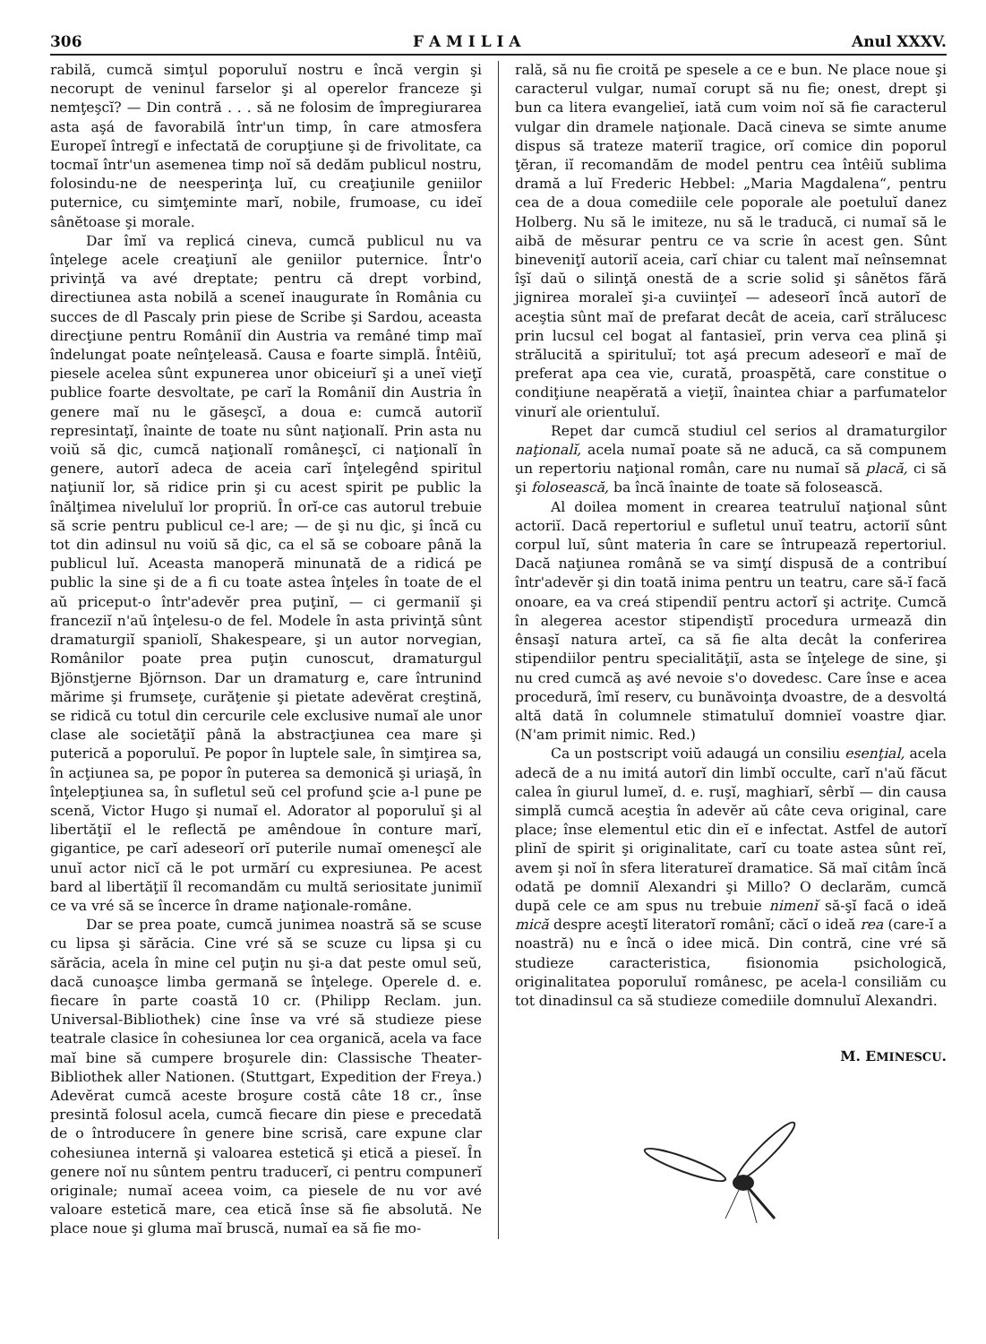306 F A M I L I A Anul XXXV.
rabilă, cumcă simţul poporuluĭ nostru e încă vergin şi necorupt de veninul farselor şi al operelor franceze şi nemţeşcĭ? — Din contră . . . să ne folosim de împregiurarea asta aşá de favorabilă într'un timp, în care atmosfera Europeĭ întregĭ e infectată de corupţiune şi de frivolitate, ca tocmaĭ într'un asemenea timp noĭ să dedăm publicul nostru, folosindu-ne de neesperinţa luĭ, cu creaţiunile geniilor puternice, cu simţeminte marĭ, nobile, frumoase, cu ideĭ sânĕtoase şi morale.
Dar îmĭ va replicá cineva, cumcă publicul nu va înţelege acele creaţiunĭ ale geniilor puternice. Într'o privinţă va avé dreptate; pentru că drept vorbind, directiunea asta nobilă a sceneĭ inaugurate în România cu succes de dl Pascaly prin piese de Scribe şi Sardou, aceasta direcţiune pentru Româniĭ din Austria va remâné timp maĭ îndelungat poate neînţeleasă. Causa e foarte simplă. Întêiŭ, piesele acelea sûnt expunerea unor obiceiurĭ şi a uneĭ vieţĭ publice foarte desvoltate, pe carĭ la Româniĭ din Austria în genere maĭ nu le găseşcĭ, a doua e: cumcă autoriĭ represintaţĭ, înainte de toate nu sûnt naţionalĭ. Prin asta nu voiŭ să ḑic, cumcă naţionalĭ româneşcĭ, ci naţionalĭ în genere, autorĭ adeca de aceia carĭ înţelegênd spiritul naţiuniĭ lor, să ridice prin şi cu acest spirit pe public la înălţimea niveluluĭ lor propriŭ. În orĭ-ce cas autorul trebuie să scrie pentru publicul ce-l are; — de şi nu ḑic, şi încă cu tot din adinsul nu voiŭ să ḑic, ca el să se coboare până la publicul luĭ. Aceasta manoperă minunată de a ridicá pe public la sine şi de a fi cu toate astea înţeles în toate de el aŭ priceput-o într'adevĕr prea puţinĭ, — ci germaniĭ şi franceziĭ n'aŭ înţelesu-o de fel. Modele în asta privinţă sûnt dramaturgiĭ spaniolĭ, Shakespeare, şi un autor norvegian, Românilor poate prea puţin cunoscut, dramaturgul Bjönstjerne Björnson. Dar un dramaturg e, care întrunind mărime şi frumseţe, curăţenie şi pietate adevĕrat creştină, se ridică cu totul din cercurile cele exclusive numaĭ ale unor clase ale societăţiĭ până la abstracţiunea cea mare şi puterică a poporuluĭ. Pe popor în luptele sale, în simţirea sa, în acţiunea sa, pe popor în puterea sa demonică şi uriaşă, în înţelepţiunea sa, în sufletul seŭ cel profund şcie a-l pune pe scenă, Victor Hugo şi numaĭ el. Adorator al poporuluĭ şi al libertăţiĭ el le reflectă pe amêndoue în conture marĭ, gigantice, pe carĭ adeseorĭ orĭ puterile numaĭ omeneşcĭ ale unuĭ actor nicĭ că le pot urmărí cu expresiunea. Pe acest bard al libertăţiĭ îl recomandăm cu multă seriositate junimiĭ ce va vré să se încerce în drame naţionale-române.
Dar se prea poate, cumcă junimea noastră să se scuse cu lipsa şi sărăcia. Cine vré să se scuze cu lipsa şi cu sărăcia, acela în mine cel puţin nu şi-a dat peste omul seŭ, dacă cunoaşce limba germană se înţelege. Operele d. e. fiecare în parte coastă 10 cr. (Philipp Reclam. jun. Universal-Bibliothek) cine înse va vré să studieze piese teatrale clasice în cohesiunea lor cea organică, acela va face maĭ bine să cumpere broşurele din: Classische Theater-Bibliothek aller Nationen. (Stuttgart, Expedition der Freya.) Adevĕrat cumcă aceste broşure costă câte 18 cr., înse presintă folosul acela, cumcă fiecare din piese e precedată de o întroducere în genere bine scrisă, care expune clar cohesiunea internă şi valoarea estetică şi etică a pieseĭ. În genere noĭ nu sûntem pentru traducerĭ, ci pentru compunerĭ originale; numaĭ aceea voim, ca piesele de nu vor avé valoare estetică mare, cea etică înse să fie absolută. Ne place noue şi gluma maĭ bruscă, numaĭ ea să fie mo-
rală, să nu fie croită pe spesele a ce e bun. Ne place noue şi caracterul vulgar, numaĭ corupt să nu fie; onest, drept şi bun ca litera evangelieĭ, iată cum voim noĭ să fie caracterul vulgar din dramele naţionale. Dacă cineva se simte anume dispus să trateze materiĭ tragice, orĭ comice din poporul ţĕran, iĭ recomandăm de model pentru cea întêiŭ sublima dramă a luĭ Frederic Hebbel: „Maria Magdalena“, pentru cea de a doua comediile cele poporale ale poetuluĭ danez Holberg. Nu să le imiteze, nu să le traducă, ci numaĭ să le aibă de mĕsurar pentru ce va scrie în acest gen. Sûnt bineveniţĭ autoriĭ aceia, carĭ chiar cu talent maĭ neînsemnat îşĭ daŭ o silinţă onestă de a scrie solid şi sânĕtos fără jignirea moraleĭ şi-a cuviinţeĭ — adeseorĭ încă autorĭ de aceştia sûnt maĭ de prefarat decât de aceia, carĭ strălucesc prin lucsul cel bogat al fantasieĭ, prin verva cea plină şi strălucită a spirituluĭ; tot aşá precum adeseorĭ e maĭ de preferat apa cea vie, curată, proaspĕtă, care constitue o condiţiune neapĕrată a vieţiĭ, înaintea chiar a parfumatelor vinurĭ ale orientuluĭ.
Repet dar cumcă studiul cel serios al dramaturgilor naţionalĭ, acela numaĭ poate să ne aducă, ca să compunem un repertoriu naţional român, care nu numaĭ să placă, ci să şi folosească, ba încă înainte de toate să folosească.
Al doilea moment in crearea teatruluĭ naţional sûnt actoriĭ. Dacă repertoriul e sufletul unuĭ teatru, actoriĭ sûnt corpul luĭ, sûnt materia în care se întrupează repertoriul. Dacă naţiunea română se va simţí dispusă de a contribuí într'adevĕr şi din toată inima pentru un teatru, care să-ĭ facă onoare, ea va creá stipendiĭ pentru actorĭ şi actriţe. Cumcă în alegerea acestor stipendiştĭ procedura urmează din ênsaşĭ natura arteĭ, ca să fie alta decât la conferirea stipendiilor pentru specialităţiĭ, asta se înţelege de sine, şi nu cred cumcă aş avé nevoie s'o dovedesc. Care înse e acea procedură, îmĭ reserv, cu bunăvoinţa dvoastre, de a desvoltá altă dată în columnele stimatuluĭ domnieĭ voastre ḑiar. (N'am primit nimic. Red.)
Ca un postscript voiŭ adaugá un consiliu esenţial, acela adecă de a nu imitá autorĭ din limbĭ occulte, carĭ n'aŭ făcut calea în giurul lumeĭ, d. e. ruşĭ, maghiarĭ, sêrbĭ — din causa simplă cumcă aceştia în adevĕr aŭ câte ceva original, care place; înse elementul etic din eĭ e infectat. Astfel de autorĭ plinĭ de spirit şi originalitate, carĭ cu toate astea sûnt reĭ, avem şi noĭ în sfera literatureĭ dramatice. Să maĭ citâm încă odată pe domniĭ Alexandri şi Millo? O declarăm, cumcă după cele ce am spus nu trebuie nimenĭ să-şĭ facă o ideă mică despre aceştĭ literatorĭ românĭ; căcĭ o ideă rea (care-ĭ a noastră) nu e încă o idee mică. Din contră, cine vré să studieze caracteristica, fisionomia psichologică, originalitatea poporuluĭ românesc, pe acela-l consiliăm cu tot dinadinsul ca să studieze comediile domnuluĭ Alexandri.
M. EMINESCU.